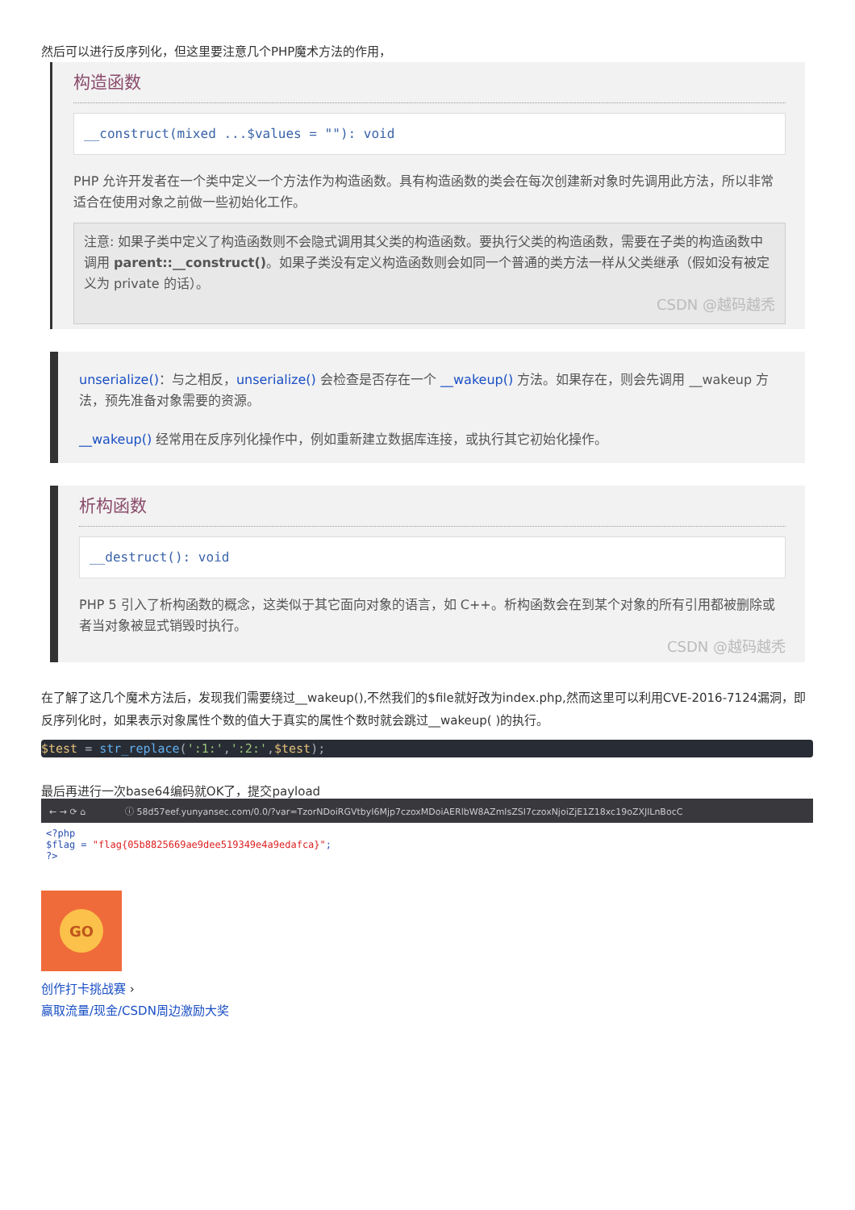然后可以进行反序列化，但这里要注意几个PHP魔术方法的作用，
构造函数
__construct(mixed ...$values = ""): void
PHP 允许开发者在一个类中定义一个方法作为构造函数。具有构造函数的类会在每次创建新对象时先调用此方法，所以非常适合在使用对象之前做一些初始化工作。
注意: 如果子类中定义了构造函数则不会隐式调用其父类的构造函数。要执行父类的构造函数，需要在子类的构造函数中调用 parent::__construct()。如果子类没有定义构造函数则会如同一个普通的类方法一样从父类继承（假如没有被定义为 private 的话）。
CSDN @越码越秃
unserialize()：与之相反，unserialize() 会检查是否存在一个 __wakeup() 方法。如果存在，则会先调用 __wakeup 方法，预先准备对象需要的资源。
__wakeup() 经常用在反序列化操作中，例如重新建立数据库连接，或执行其它初始化操作。
析构函数
__destruct(): void
PHP 5 引入了析构函数的概念，这类似于其它面向对象的语言，如 C++。析构函数会在到某个对象的所有引用都被删除或者当对象被显式销毁时执行。
CSDN @越码越秃
在了解了这几个魔术方法后，发现我们需要绕过__wakeup(),不然我们的$file就好改为index.php,然而这里可以利用CVE-2016-7124漏洞，即反序列化时，如果表示对象属性个数的值大于真实的属性个数时就会跳过__wakeup( )的执行。
$test = str_replace(':1:',':2:',$test);
最后再进行一次base64编码就OK了，提交payload
← → ⟳ ⌂ ⓘ 58d57eef.yunyansec.com/0.0/?var=TzorNDoiRGVtbyI6Mjp7czoxMDoiAERlbW8AZmlsZSI7czoxNjoiZjE1Z18xc19oZXJlLnBocC
<?php
$flag = "flag{05b8825669ae9dee519349e4a9edafca}";
?>
GO
创作打卡挑战赛 ›
赢取流量/现金/CSDN周边激励大奖